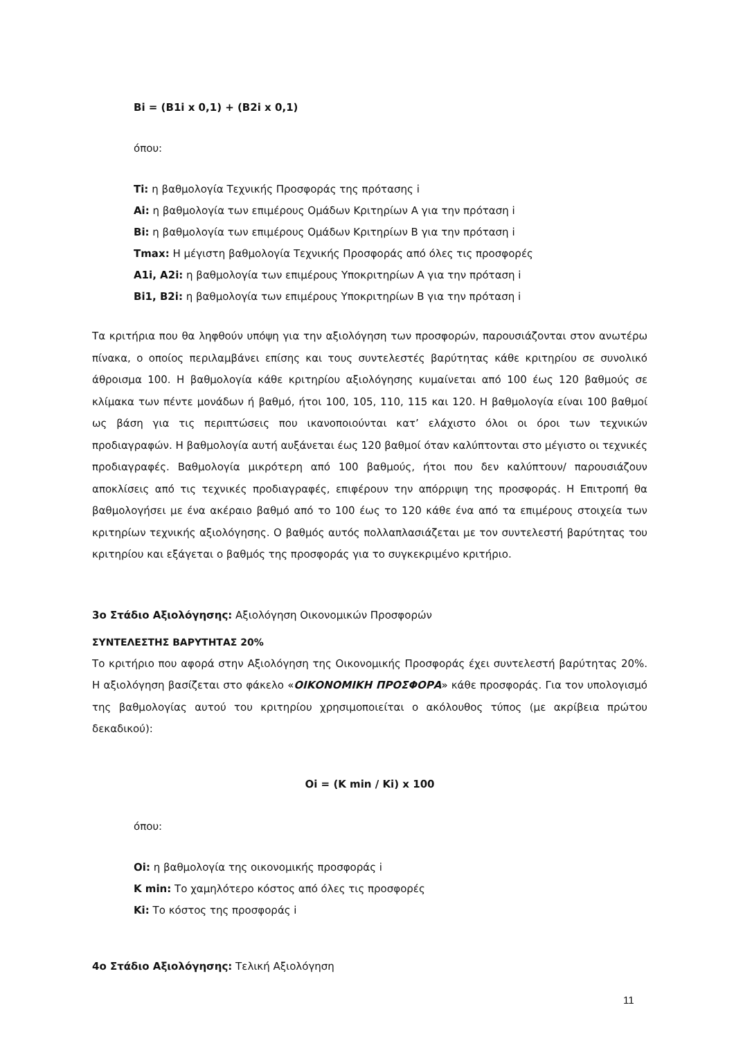Bi = (B1i x 0,1) + (B2i x 0,1)
όπου:
Ti: η βαθμολογία Τεχνικής Προσφοράς της πρότασης i
Ai: η βαθμολογία των επιμέρους Ομάδων Κριτηρίων Α για την πρόταση i
Bi: η βαθμολογία των επιμέρους Ομάδων Κριτηρίων Β για την πρόταση i
Tmax: Η μέγιστη βαθμολογία Τεχνικής Προσφοράς από όλες τις προσφορές
A1i, A2i: η βαθμολογία των επιμέρους Υποκριτηρίων Α για την πρόταση i
Bi1, B2i: η βαθμολογία των επιμέρους Υποκριτηρίων Β για την πρόταση i
Τα κριτήρια που θα ληφθούν υπόψη για την αξιολόγηση των προσφορών, παρουσιάζονται στον ανωτέρω πίνακα, ο οποίος περιλαμβάνει επίσης και τους συντελεστές βαρύτητας κάθε κριτηρίου σε συνολικό άθροισμα 100. Η βαθμολογία κάθε κριτηρίου αξιολόγησης κυμαίνεται από 100 έως 120 βαθμούς σε κλίμακα των πέντε μονάδων ή βαθμό, ήτοι 100, 105, 110, 115 και 120. Η βαθμολογία είναι 100 βαθμοί ως βάση για τις περιπτώσεις που ικανοποιούνται κατ’ ελάχιστο όλοι οι όροι των τεχνικών προδιαγραφών. Η βαθμολογία αυτή αυξάνεται έως 120 βαθμοί όταν καλύπτονται στο μέγιστο οι τεχνικές προδιαγραφές. Βαθμολογία μικρότερη από 100 βαθμούς, ήτοι που δεν καλύπτουν/ παρουσιάζουν αποκλίσεις από τις τεχνικές προδιαγραφές, επιφέρουν την απόρριψη της προσφοράς. Η Επιτροπή θα βαθμολογήσει με ένα ακέραιο βαθμό από το 100 έως το 120 κάθε ένα από τα επιμέρους στοιχεία των κριτηρίων τεχνικής αξιολόγησης. Ο βαθμός αυτός πολλαπλασιάζεται με τον συντελεστή βαρύτητας του κριτηρίου και εξάγεται ο βαθμός της προσφοράς για το συγκεκριμένο κριτήριο.
3ο Στάδιο Αξιολόγησης: Αξιολόγηση Οικονομικών Προσφορών
ΣΥΝΤΕΛΕΣΤΗΣ ΒΑΡΥΤΗΤΑΣ 20%
Το κριτήριο που αφορά στην Αξιολόγηση της Οικονομικής Προσφοράς έχει συντελεστή βαρύτητας 20%. Η αξιολόγηση βασίζεται στο φάκελο «ΟΙΚΟΝΟΜΙΚΗ ΠΡΟΣΦΟΡΑ» κάθε προσφοράς. Για τον υπολογισμό της βαθμολογίας αυτού του κριτηρίου χρησιμοποιείται ο ακόλουθος τύπος (με ακρίβεια πρώτου δεκαδικού):
Oi = (K min / Ki) x 100
όπου:
Oi: η βαθμολογία της οικονομικής προσφοράς i
K min: Το χαμηλότερο κόστος από όλες τις προσφορές
Ki: Το κόστος της προσφοράς i
4ο Στάδιο Αξιολόγησης: Τελική Αξιολόγηση
11